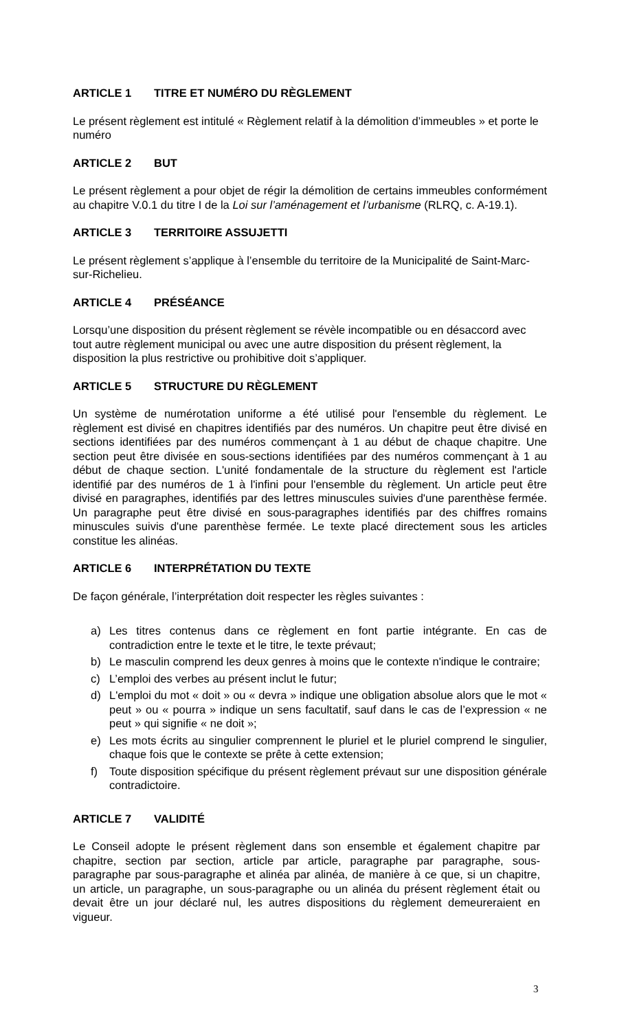ARTICLE 1 TITRE ET NUMÉRO DU RÈGLEMENT
Le présent règlement est intitulé « Règlement relatif à la démolition d’immeubles » et porte le numéro
ARTICLE 2 BUT
Le présent règlement a pour objet de régir la démolition de certains immeubles conformément au chapitre V.0.1 du titre I de la Loi sur l’aménagement et l’urbanisme (RLRQ, c. A-19.1).
ARTICLE 3 TERRITOIRE ASSUJETTI
Le présent règlement s’applique à l’ensemble du territoire de la Municipalité de Saint-Marc-sur-Richelieu.
ARTICLE 4 PRÉSÉANCE
Lorsqu’une disposition du présent règlement se révèle incompatible ou en désaccord avec tout autre règlement municipal ou avec une autre disposition du présent règlement, la disposition la plus restrictive ou prohibitive doit s’appliquer.
ARTICLE 5 STRUCTURE DU RÈGLEMENT
Un système de numérotation uniforme a été utilisé pour l'ensemble du règlement. Le règlement est divisé en chapitres identifiés par des numéros. Un chapitre peut être divisé en sections identifiées par des numéros commençant à 1 au début de chaque chapitre. Une section peut être divisée en sous-sections identifiées par des numéros commençant à 1 au début de chaque section. L'unité fondamentale de la structure du règlement est l'article identifié par des numéros de 1 à l'infini pour l'ensemble du règlement. Un article peut être divisé en paragraphes, identifiés par des lettres minuscules suivies d'une parenthèse fermée. Un paragraphe peut être divisé en sous-paragraphes identifiés par des chiffres romains minuscules suivis d'une parenthèse fermée. Le texte placé directement sous les articles constitue les alinéas.
ARTICLE 6 INTERPRÉTATION DU TEXTE
De façon générale, l’interprétation doit respecter les règles suivantes :
a) Les titres contenus dans ce règlement en font partie intégrante. En cas de contradiction entre le texte et le titre, le texte prévaut;
b) Le masculin comprend les deux genres à moins que le contexte n'indique le contraire;
c) L’emploi des verbes au présent inclut le futur;
d) L'emploi du mot « doit » ou « devra » indique une obligation absolue alors que le mot « peut » ou « pourra » indique un sens facultatif, sauf dans le cas de l’expression « ne peut » qui signifie « ne doit »;
e) Les mots écrits au singulier comprennent le pluriel et le pluriel comprend le singulier, chaque fois que le contexte se prête à cette extension;
f) Toute disposition spécifique du présent règlement prévaut sur une disposition générale contradictoire.
ARTICLE 7 VALIDITÉ
Le Conseil adopte le présent règlement dans son ensemble et également chapitre par chapitre, section par section, article par article, paragraphe par paragraphe, sous-paragraphe par sous-paragraphe et alinéa par alinéa, de manière à ce que, si un chapitre, un article, un paragraphe, un sous-paragraphe ou un alinéa du présent règlement était ou devait être un jour déclaré nul, les autres dispositions du règlement demeureraient en vigueur.
3